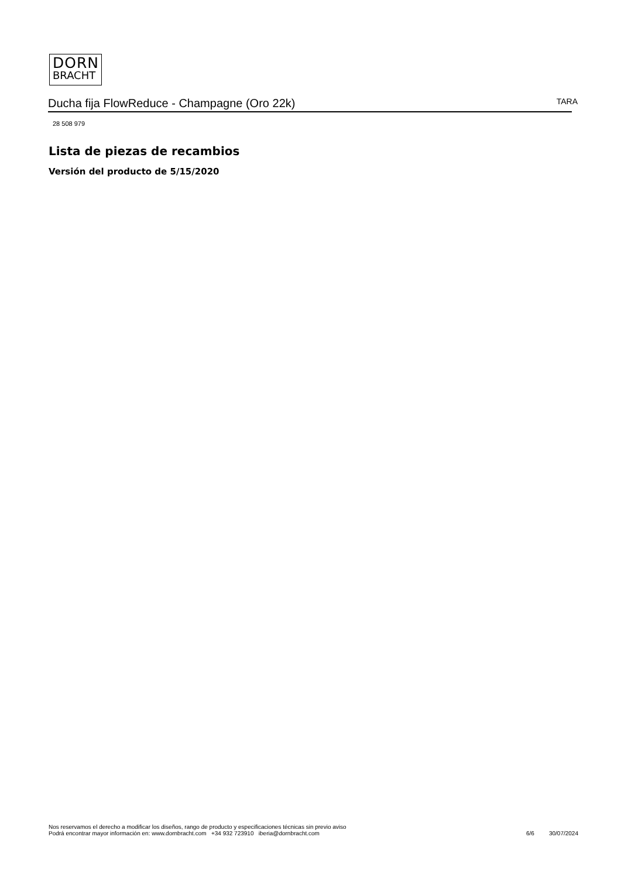DORN
BRACHT
Ducha fija FlowReduce - Champagne (Oro 22k) TARA
28 508 979
Lista de piezas de recambios
Versión del producto de 5/15/2020
Nos reservamos el derecho a modificar los diseños, rango de producto y especificaciones técnicas sin previo aviso
Podrá encontrar mayor información en: www.dornbracht.com +34 932 723910 iberia@dornbracht.com
6/6 30/07/2024